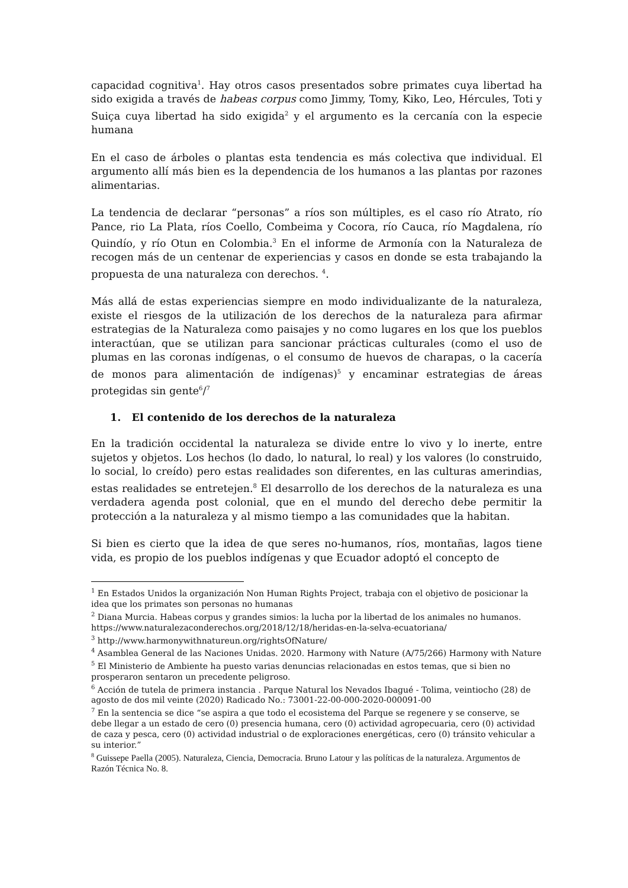capacidad cognitiva<sup>1</sup>. Hay otros casos presentados sobre primates cuya libertad ha sido exigida a través de habeas corpus como Jimmy, Tomy, Kiko, Leo, Hércules, Toti y Suiça cuya libertad ha sido exigida<sup>2</sup> y el argumento es la cercanía con la especie humana
En el caso de árboles o plantas esta tendencia es más colectiva que individual. El argumento allí más bien es la dependencia de los humanos a las plantas por razones alimentarias.
La tendencia de declarar “personas” a ríos son múltiples, es el caso río Atrato, río Pance, rio La Plata, ríos Coello, Combeima y Cocora, río Cauca, río Magdalena, río Quindío, y río Otun en Colombia.<sup>3</sup> En el informe de Armonía con la Naturaleza de recogen más de un centenar de experiencias y casos en donde se esta trabajando la propuesta de una naturaleza con derechos. <sup>4</sup>.
Más allá de estas experiencias siempre en modo individualizante de la naturaleza, existe el riesgos de la utilización de los derechos de la naturaleza para afirmar estrategias de la Naturaleza como paisajes y no como lugares en los que los pueblos interactúan, que se utilizan para sancionar prácticas culturales (como el uso de plumas en las coronas indígenas, o el consumo de huevos de charapas, o la cacería de monos para alimentación de indígenas)<sup>5</sup> y encaminar estrategias de áreas protegidas sin gente<sup>6</sup>/<sup>7</sup>
1. El contenido de los derechos de la naturaleza
En la tradición occidental la naturaleza se divide entre lo vivo y lo inerte, entre sujetos y objetos. Los hechos (lo dado, lo natural, lo real) y los valores (lo construido, lo social, lo creído) pero estas realidades son diferentes, en las culturas amerindias, estas realidades se entretejen.<sup>8</sup> El desarrollo de los derechos de la naturaleza es una verdadera agenda post colonial, que en el mundo del derecho debe permitir la protección a la naturaleza y al mismo tiempo a las comunidades que la habitan.
Si bien es cierto que la idea de que seres no-humanos, ríos, montañas, lagos tiene vida, es propio de los pueblos indígenas y que Ecuador adoptó el concepto de
<sup>1</sup> En Estados Unidos la organización Non Human Rights Project, trabaja con el objetivo de posicionar la idea que los primates son personas no humanas
<sup>2</sup> Diana Murcia. Habeas corpus y grandes simios: la lucha por la libertad de los animales no humanos. https://www.naturalezaconderechos.org/2018/12/18/heridas-en-la-selva-ecuatoriana/
<sup>3</sup> http://www.harmonywithnatureun.org/rightsOfNature/
<sup>4</sup> Asamblea General de las Naciones Unidas. 2020. Harmony with Nature (A/75/266) Harmony with Nature
<sup>5</sup> El Ministerio de Ambiente ha puesto varias denuncias relacionadas en estos temas, que si bien no prosperaron sentaron un precedente peligroso.
<sup>6</sup> Acción de tutela de primera instancia . Parque Natural los Nevados Ibagué - Tolima, veintiocho (28) de agosto de dos mil veinte (2020) Radicado No.: 73001-22-00-000-2020-000091-00
<sup>7</sup> En la sentencia se dice “se aspira a que todo el ecosistema del Parque se regenere y se conserve, se debe llegar a un estado de cero (0) presencia humana, cero (0) actividad agropecuaria, cero (0) actividad de caza y pesca, cero (0) actividad industrial o de exploraciones energéticas, cero (0) tránsito vehicular a su interior.”
<sup>8</sup> Guissepe Paella (2005). Naturaleza, Ciencia, Democracia. Bruno Latour y las políticas de la naturaleza. Argumentos de Razón Técnica No. 8.